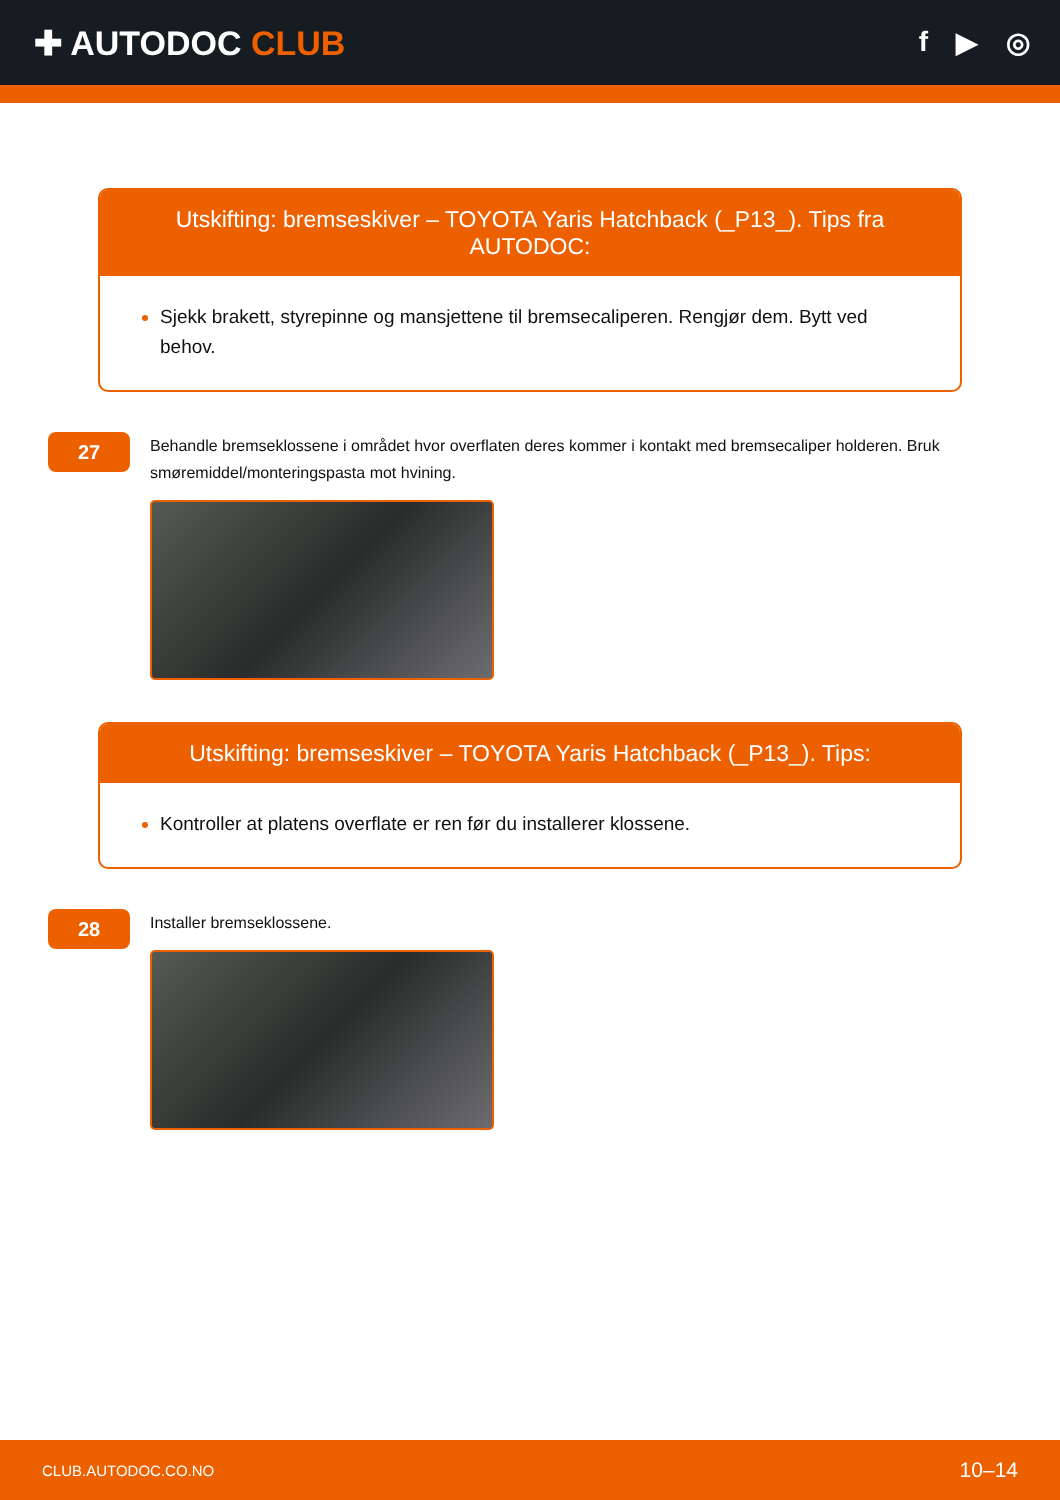✚ AUTODOC CLUB
f ▶ ◎
Utskifting: bremseskiver – TOYOTA Yaris Hatchback (_P13_). Tips fra AUTODOC:
Sjekk brakett, styrepinne og mansjettene til bremsecaliperen. Rengjør dem. Bytt ved behov.
27
Behandle bremseklossene i området hvor overflaten deres kommer i kontakt med bremsecaliper holderen. Bruk smøremiddel/monteringspasta mot hvining.
Utskifting: bremseskiver – TOYOTA Yaris Hatchback (_P13_). Tips:
Kontroller at platens overflate er ren før du installerer klossene.
28
Installer bremseklossene.
CLUB.AUTODOC.CO.NO 10–14